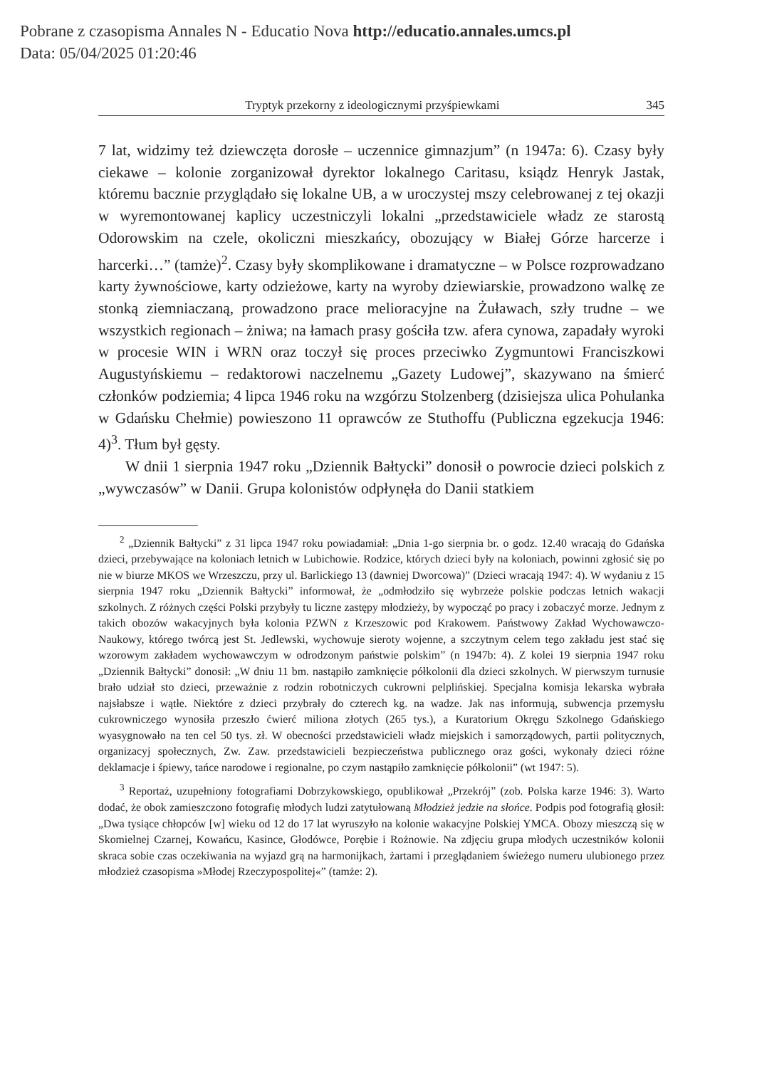Pobrane z czasopisma Annales N - Educatio Nova http://educatio.annales.umcs.pl
Data: 05/04/2025 01:20:46
Tryptyk przekorny z ideologicznymi przyśpiewkami 345
7 lat, widzimy też dziewczęta dorosłe – uczennice gimnazjum” (n 1947a: 6). Czasy były ciekawe – kolonie zorganizował dyrektor lokalnego Caritasu, ksiądz Henryk Jastak, któremu bacznie przyglądało się lokalne UB, a w uroczystej mszy celebrowanej z tej okazji w wyremontowanej kaplicy uczestniczyli lokalni „przedstawiciele władz ze starostą Odorowskim na czele, okoliczni mieszkańcy, obozujący w Białej Górze harcerze i harcerki…” (tamże)<sup>2</sup>. Czasy były skomplikowane i dramatyczne – w Polsce rozprowadzano karty żywnościowe, karty odzieżowe, karty na wyroby dziewiarskie, prowadzono walkę ze stonką ziemniaczaną, prowadzono prace melioracyjne na Żuławach, szły trudne – we wszystkich regionach – żniwa; na łamach prasy gościła tzw. afera cynowa, zapadały wyroki w procesie WIN i WRN oraz toczył się proces przeciwko Zygmuntowi Franciszkowi Augustyńskiemu – redaktorowi naczelnemu „Gazety Ludowej”, skazywano na śmierć członków podziemia; 4 lipca 1946 roku na wzgórzu Stolzenberg (dzisiejsza ulica Pohulanka w Gdańsku Chełmie) powieszono 11 oprawców ze Stuthoffu (Publiczna egzekucja 1946: 4)<sup>3</sup>. Tłum był gęsty.
W dnii 1 sierpnia 1947 roku „Dziennik Bałtycki” donosił o powrocie dzieci polskich z „wywczasów” w Danii. Grupa kolonistów odpłynęła do Danii statkiem
<sup>2</sup> „Dziennik Bałtycki” z 31 lipca 1947 roku powiadamiał: „Dnia 1-go sierpnia br. o godz. 12.40 wracają do Gdańska dzieci, przebywające na koloniach letnich w Lubichowie. Rodzice, których dzieci były na koloniach, powinni zgłosić się po nie w biurze MKOS we Wrzeszczu, przy ul. Barlickiego 13 (dawniej Dworcowa)” (Dzieci wracają 1947: 4). W wydaniu z 15 sierpnia 1947 roku „Dziennik Bałtycki” informował, że „odmłodziło się wybrzeże polskie podczas letnich wakacji szkolnych. Z różnych części Polski przybyły tu liczne zastępy młodzieży, by wypocząć po pracy i zobaczyć morze. Jednym z takich obozów wakacyjnych była kolonia PZWN z Krzeszowic pod Krakowem. Państwowy Zakład Wychowawczo-Naukowy, którego twórcą jest St. Jedlewski, wychowuje sieroty wojenne, a szczytnym celem tego zakładu jest stać się wzorowym zakładem wychowawczym w odrodzonym państwie polskim” (n 1947b: 4). Z kolei 19 sierpnia 1947 roku „Dziennik Bałtycki” donosił: „W dniu 11 bm. nastąpiło zamknięcie półkolonii dla dzieci szkolnych. W pierwszym turnusie brało udział sto dzieci, przeważnie z rodzin robotniczych cukrowni pelplińskiej. Specjalna komisja lekarska wybrała najsłabsze i wątłe. Niektóre z dzieci przybrały do czterech kg. na wadze. Jak nas informują, subwencja przemysłu cukrowniczego wynosiła przeszło ćwierć miliona złotych (265 tys.), a Kuratorium Okręgu Szkolnego Gdańskiego wyasygnowało na ten cel 50 tys. zł. W obecności przedstawicieli władz miejskich i samorządowych, partii politycznych, organizacyj społecznych, Zw. Zaw. przedstawicieli bezpieczeństwa publicznego oraz gości, wykonały dzieci różne deklamacje i śpiewy, tańce narodowe i regionalne, po czym nastąpiło zamknięcie półkolonii” (wt 1947: 5).
<sup>3</sup> Reportaż, uzupełniony fotografiami Dobrzykowskiego, opublikował „Przekrój” (zob. Polska karze 1946: 3). Warto dodać, że obok zamieszczono fotografię młodych ludzi zatytułowaną Młodzież jedzie na słońce. Podpis pod fotografią głosił: „Dwa tysiące chłopców [w] wieku od 12 do 17 lat wyruszyło na kolonie wakacyjne Polskiej YMCA. Obozy mieszczą się w Skomielnej Czarnej, Kowańcu, Kasince, Głodówce, Porębie i Rożnowie. Na zdjęciu grupa młodych uczestników kolonii skraca sobie czas oczekiwania na wyjazd grą na harmonijkach, żartami i przeglądaniem świeżego numeru ulubionego przez młodzież czasopisma »Młodej Rzeczypospolitej«” (tamże: 2).